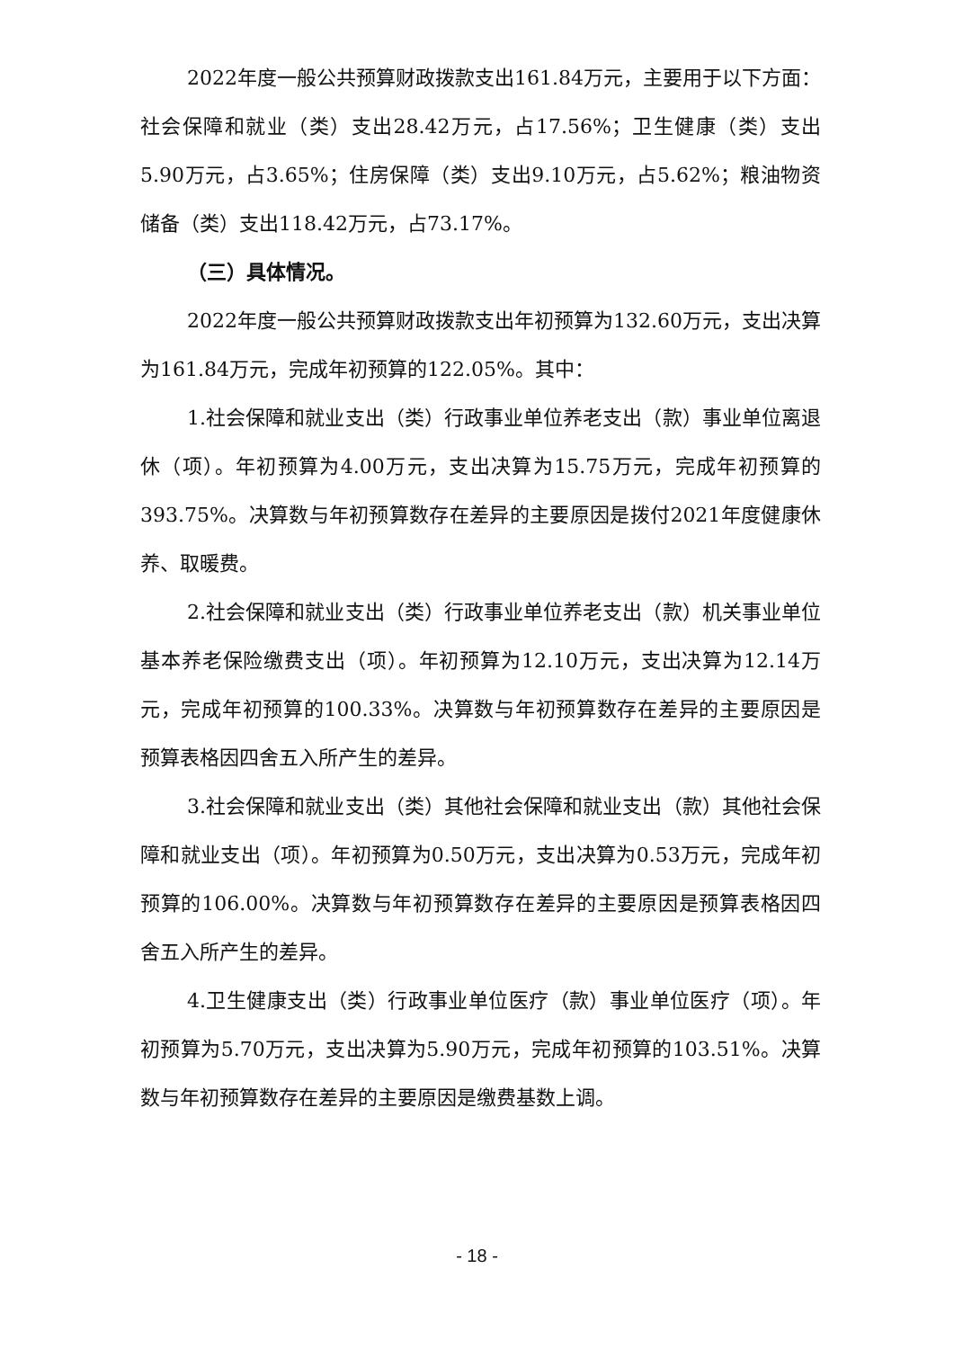2022年度一般公共预算财政拨款支出161.84万元，主要用于以下方面：社会保障和就业（类）支出28.42万元，占17.56%；卫生健康（类）支出5.90万元，占3.65%；住房保障（类）支出9.10万元，占5.62%；粮油物资储备（类）支出118.42万元，占73.17%。
（三）具体情况。
2022年度一般公共预算财政拨款支出年初预算为132.60万元，支出决算为161.84万元，完成年初预算的122.05%。其中：
1.社会保障和就业支出（类）行政事业单位养老支出（款）事业单位离退休（项）。年初预算为4.00万元，支出决算为15.75万元，完成年初预算的393.75%。决算数与年初预算数存在差异的主要原因是拨付2021年度健康休养、取暖费。
2.社会保障和就业支出（类）行政事业单位养老支出（款）机关事业单位基本养老保险缴费支出（项）。年初预算为12.10万元，支出决算为12.14万元，完成年初预算的100.33%。决算数与年初预算数存在差异的主要原因是预算表格因四舍五入所产生的差异。
3.社会保障和就业支出（类）其他社会保障和就业支出（款）其他社会保障和就业支出（项）。年初预算为0.50万元，支出决算为0.53万元，完成年初预算的106.00%。决算数与年初预算数存在差异的主要原因是预算表格因四舍五入所产生的差异。
4.卫生健康支出（类）行政事业单位医疗（款）事业单位医疗（项）。年初预算为5.70万元，支出决算为5.90万元，完成年初预算的103.51%。决算数与年初预算数存在差异的主要原因是缴费基数上调。
- 18 -